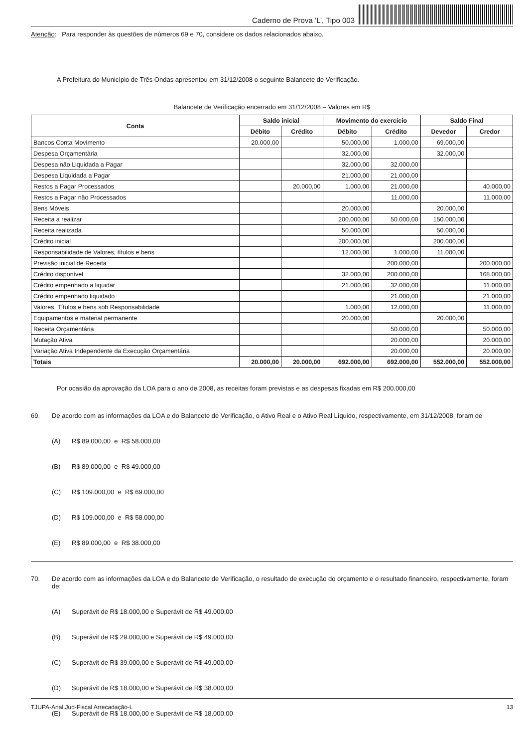Caderno de Prova ’L’, Tipo 003
Atenção: Para responder às questões de números 69 e 70, considere os dados relacionados abaixo.
A Prefeitura do Município de Três Ondas apresentou em 31/12/2008 o seguinte Balancete de Verificação.
Balancete de Verificação encerrado em 31/12/2008 – Valores em R$
| Conta | Saldo inicial | | Movimento do exercício | | Saldo Final | |
| --- | --- | --- | --- | --- | --- | --- |
| | Débito | Crédito | Débito | Crédito | Devedor | Credor |
| Bancos Conta Movimento | 20.000,00 | | 50.000,00 | 1.000,00 | 69.000,00 | |
| Despesa Orçamentária | | | 32.000,00 | | 32.000,00 | |
| Despesa não Liquidada a Pagar | | | 32.000,00 | 32.000,00 | | |
| Despesa Liquidada a Pagar | | | 21.000,00 | 21.000,00 | | |
| Restos a Pagar Processados | | 20.000,00 | 1.000,00 | 21.000,00 | | 40.000,00 |
| Restos a Pagar não Processados | | | | 11.000,00 | | 11.000,00 |
| Bens Móveis | | | 20.000,00 | | 20.000,00 | |
| Receita a realizar | | | 200.000,00 | 50.000,00 | 150.000,00 | |
| Receita realizada | | | 50.000,00 | | 50.000,00 | |
| Crédito inicial | | | 200.000,00 | | 200.000,00 | |
| Responsabilidade de Valores, títulos e bens | | | 12.000,00 | 1.000,00 | 11.000,00 | |
| Previsão inicial de Receita | | | | 200.000,00 | | 200.000,00 |
| Crédito disponível | | | 32.000,00 | 200.000,00 | | 168.000,00 |
| Crédito empenhado a liquidar | | | 21.000,00 | 32.000,00 | | 11.000,00 |
| Crédito empenhado liquidado | | | | 21.000,00 | | 21.000,00 |
| Valores, Títulos e bens sob Responsabilidade | | | 1.000,00 | 12.000,00 | | 11.000,00 |
| Equipamentos e material permanente | | | 20.000,00 | | 20.000,00 | |
| Receita Orçamentária | | | | 50.000,00 | | 50.000,00 |
| Mutação Ativa | | | | 20.000,00 | | 20.000,00 |
| Variação Ativa Independente da Execução Orçamentária | | | | 20.000,00 | | 20.000,00 |
| Totais | 20.000,00 | 20.000,00 | 692.000,00 | 692.000,00 | 552.000,00 | 552.000,00 |
Por ocasião da aprovação da LOA para o ano de 2008, as receitas foram previstas e as despesas fixadas em R$ 200.000,00
69. De acordo com as informações da LOA e do Balancete de Verificação, o Ativo Real e o Ativo Real Líquido, respectivamente, em 31/12/2008, foram de
(A) R$ 89.000,00 e R$ 58.000,00
(B) R$ 89.000,00 e R$ 49.000,00
(C) R$ 109.000,00 e R$ 69.000,00
(D) R$ 109.000,00 e R$ 58.000,00
(E) R$ 89.000,00 e R$ 38.000,00
70. De acordo com as informações da LOA e do Balancete de Verificação, o resultado de execução do orçamento e o resultado financeiro, respectivamente, foram de:
(A) Superávit de R$ 18.000,00 e Superávit de R$ 49.000,00
(B) Superávit de R$ 29.000,00 e Superávit de R$ 49.000,00
(C) Superávit de R$ 39.000,00 e Superávit de R$ 49.000,00
(D) Superávit de R$ 18.000,00 e Superávit de R$ 38.000,00
(E) Superávit de R$ 18.000,00 e Superávit de R$ 18.000,00
TJUPA-Anal.Jud-Fiscal Arrecadação-L 13